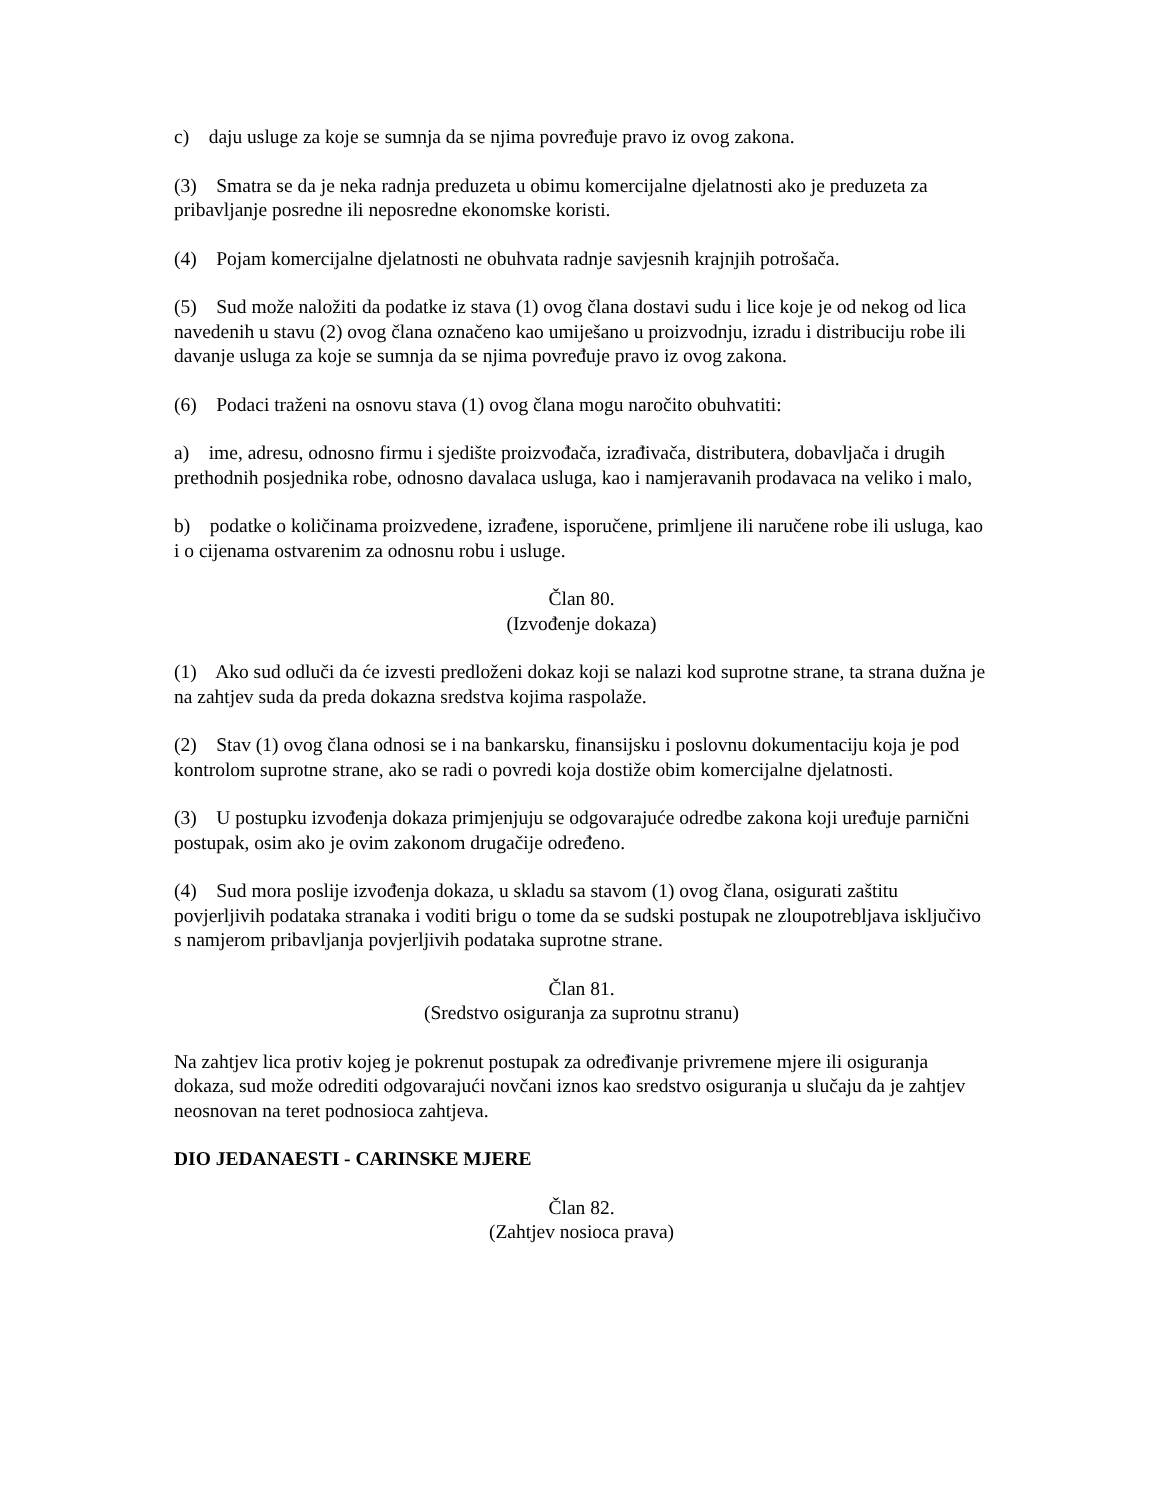c) daju usluge za koje se sumnja da se njima povređuje pravo iz ovog zakona.
(3) Smatra se da je neka radnja preduzeta u obimu komercijalne djelatnosti ako je preduzeta za pribavljanje posredne ili neposredne ekonomske koristi.
(4) Pojam komercijalne djelatnosti ne obuhvata radnje savjesnih krajnjih potrošača.
(5) Sud može naložiti da podatke iz stava (1) ovog člana dostavi sudu i lice koje je od nekog od lica navedenih u stavu (2) ovog člana označeno kao umiješano u proizvodnju, izradu i distribuciju robe ili davanje usluga za koje se sumnja da se njima povređuje pravo iz ovog zakona.
(6) Podaci traženi na osnovu stava (1) ovog člana mogu naročito obuhvatiti:
a) ime, adresu, odnosno firmu i sjedište proizvođača, izrađivača, distributera, dobavljača i drugih prethodnih posjednika robe, odnosno davalaca usluga, kao i namjeravanih prodavaca na veliko i malo,
b) podatke o količinama proizvedene, izrađene, isporučene, primljene ili naručene robe ili usluga, kao i o cijenama ostvarenim za odnosnu robu i usluge.
Član 80.
(Izvođenje dokaza)
(1) Ako sud odluči da će izvesti predloženi dokaz koji se nalazi kod suprotne strane, ta strana dužna je na zahtjev suda da preda dokazna sredstva kojima raspolaže.
(2) Stav (1) ovog člana odnosi se i na bankarsku, finansijsku i poslovnu dokumentaciju koja je pod kontrolom suprotne strane, ako se radi o povredi koja dostiže obim komercijalne djelatnosti.
(3) U postupku izvođenja dokaza primjenjuju se odgovarajuće odredbe zakona koji uređuje parnični postupak, osim ako je ovim zakonom drugačije određeno.
(4) Sud mora poslije izvođenja dokaza, u skladu sa stavom (1) ovog člana, osigurati zaštitu povjerljivih podataka stranaka i voditi brigu o tome da se sudski postupak ne zloupotrebljava isključivo s namjerom pribavljanja povjerljivih podataka suprotne strane.
Član 81.
(Sredstvo osiguranja za suprotnu stranu)
Na zahtjev lica protiv kojeg je pokrenut postupak za određivanje privremene mjere ili osiguranja dokaza, sud može odrediti odgovarajući novčani iznos kao sredstvo osiguranja u slučaju da je zahtjev neosnovan na teret podnosioca zahtjeva.
DIO JEDANAESTI - CARINSKE MJERE
Član 82.
(Zahtjev nosioca prava)